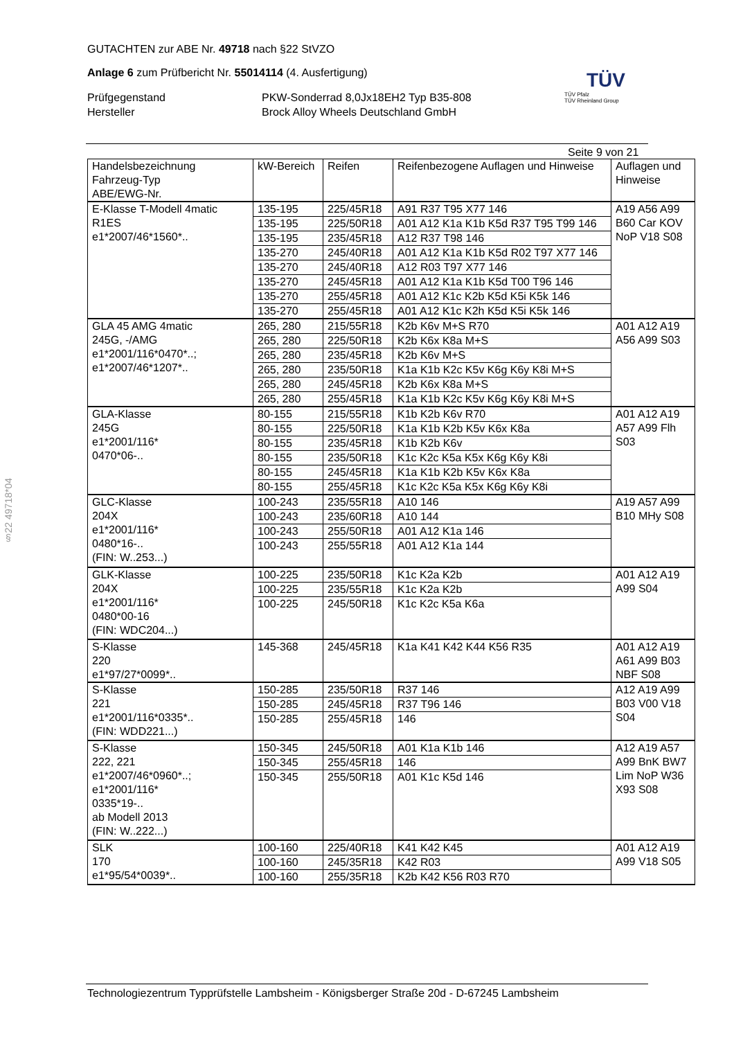GUTACHTEN zur ABE Nr. 49718 nach §22 StVZO
Anlage 6 zum Prüfbericht Nr. 55014114 (4. Ausfertigung)
Prüfgegenstand
Hersteller
PKW-Sonderrad 8,0Jx18EH2 Typ B35-808
Brock Alloy Wheels Deutschland GmbH
TÜV
TÜV Pfalz
TÜV Rheinland Group
Seite 9 von 21
§22 49718*04
| Handelsbezeichnung Fahrzeug-Typ ABE/EWG-Nr. | kW-Bereich | Reifen | Reifenbezogene Auflagen und Hinweise | Auflagen und Hinweise |
| --- | --- | --- | --- | --- |
| E-Klasse T-Modell 4matic R1ES e1*2007/46*1560*.. | 135-195 | 225/45R18 | A91 R37 T95 X77 146 | A19 A56 A99 B60 Car KOV NoP V18 S08 |
| | 135-195 | 225/50R18 | A01 A12 K1a K1b K5d R37 T95 T99 146 | |
| | 135-195 | 235/45R18 | A12 R37 T98 146 | |
| | 135-270 | 245/40R18 | A01 A12 K1a K1b K5d R02 T97 X77 146 | |
| | 135-270 | 245/40R18 | A12 R03 T97 X77 146 | |
| | 135-270 | 245/45R18 | A01 A12 K1a K1b K5d T00 T96 146 | |
| | 135-270 | 255/45R18 | A01 A12 K1c K2b K5d K5i K5k 146 | |
| | 135-270 | 255/45R18 | A01 A12 K1c K2h K5d K5i K5k 146 | |
| GLA 45 AMG 4matic 245G, -/AMG e1*2001/116*0470*..; e1*2007/46*1207*.. | 265, 280 | 215/55R18 | K2b K6v M+S R70 | A01 A12 A19 A56 A99 S03 |
| | 265, 280 | 225/50R18 | K2b K6x K8a M+S | |
| | 265, 280 | 235/45R18 | K2b K6v M+S | |
| | 265, 280 | 235/50R18 | K1a K1b K2c K5v K6g K6y K8i M+S | |
| | 265, 280 | 245/45R18 | K2b K6x K8a M+S | |
| | 265, 280 | 255/45R18 | K1a K1b K2c K5v K6g K6y K8i M+S | |
| GLA-Klasse 245G e1*2001/116* 0470*06-.. | 80-155 | 215/55R18 | K1b K2b K6v R70 | A01 A12 A19 A57 A99 Flh S03 |
| | 80-155 | 225/50R18 | K1a K1b K2b K5v K6x K8a | |
| | 80-155 | 235/45R18 | K1b K2b K6v | |
| | 80-155 | 235/50R18 | K1c K2c K5a K5x K6g K6y K8i | |
| | 80-155 | 245/45R18 | K1a K1b K2b K5v K6x K8a | |
| | 80-155 | 255/45R18 | K1c K2c K5a K5x K6g K6y K8i | |
| GLC-Klasse 204X e1*2001/116* 0480*16-.. (FIN: W..253...) | 100-243 | 235/55R18 | A10 146 | A19 A57 A99 B10 MHy S08 |
| | 100-243 | 235/60R18 | A10 144 | |
| | 100-243 | 255/50R18 | A01 A12 K1a 146 | |
| | 100-243 | 255/55R18 | A01 A12 K1a 144 | |
| GLK-Klasse 204X e1*2001/116* 0480*00-16 (FIN: WDC204...) | 100-225 | 235/50R18 | K1c K2a K2b | A01 A12 A19 A99 S04 |
| | 100-225 | 235/55R18 | K1c K2a K2b | |
| | 100-225 | 245/50R18 | K1c K2c K5a K6a | |
| S-Klasse 220 e1*97/27*0099*.. | 145-368 | 245/45R18 | K1a K41 K42 K44 K56 R35 | A01 A12 A19 A61 A99 B03 NBF S08 |
| S-Klasse 221 e1*2001/116*0335*.. (FIN: WDD221...) | 150-285 | 235/50R18 | R37 146 | A12 A19 A99 B03 V00 V18 S04 |
| | 150-285 | 245/45R18 | R37 T96 146 | |
| | 150-285 | 255/45R18 | 146 | |
| S-Klasse 222, 221 e1*2007/46*0960*..; e1*2001/116* 0335*19-.. ab Modell 2013 (FIN: W..222...) | 150-345 | 245/50R18 | A01 K1a K1b 146 | A12 A19 A57 A99 BnK BW7 Lim NoP W36 X93 S08 |
| | 150-345 | 255/45R18 | 146 | |
| | 150-345 | 255/50R18 | A01 K1c K5d 146 | |
| SLK 170 e1*95/54*0039*.. | 100-160 | 225/40R18 | K41 K42 K45 | A01 A12 A19 A99 V18 S05 |
| | 100-160 | 245/35R18 | K42 R03 | |
| | 100-160 | 255/35R18 | K2b K42 K56 R03 R70 | |
Technologiezentrum Typprüfstelle Lambsheim - Königsberger Straße 20d - D-67245 Lambsheim